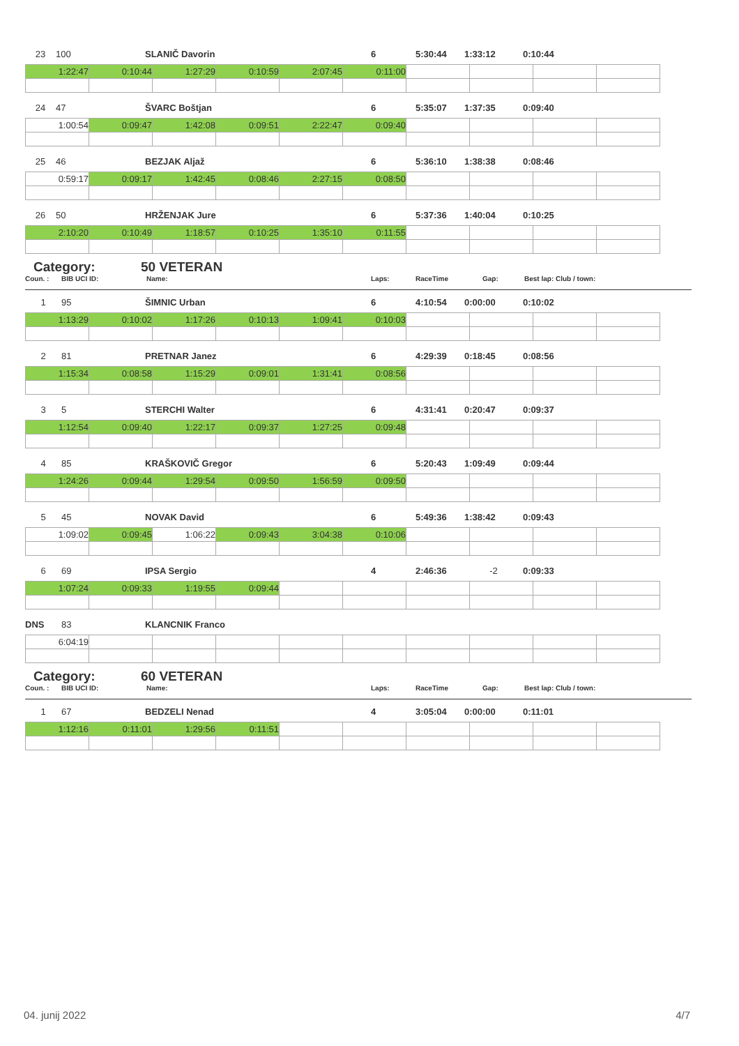23 100 SLANIČ Davorin 6 5:30:44 1:33:12 0:10:44
| 1:22:47 | 0:10:44 | 1:27:29 | 0:10:59 | 2:07:45 | 0:11:00 | | | | |
24 47 ŠVARC Boštjan 6 5:35:07 1:37:35 0:09:40
| 1:00:54 | 0:09:47 | 1:42:08 | 0:09:51 | 2:22:47 | 0:09:40 | | | | |
25 46 BEZJAK Aljaž 6 5:36:10 1:38:38 0:08:46
| 0:59:17 | 0:09:17 | 1:42:45 | 0:08:46 | 2:27:15 | 0:08:50 | | | | |
26 50 HRŽENJAK Jure 6 5:37:36 1:40:04 0:10:25
| 2:10:20 | 0:10:49 | 1:18:57 | 0:10:25 | 1:35:10 | 0:11:55 | | | | |
Category: 50 VETERAN
Coun. : BIB UCI ID: Name: Laps: RaceTime Gap: Best lap: Club / town:
1 95 ŠIMNIC Urban 6 4:10:54 0:00:00 0:10:02
| 1:13:29 | 0:10:02 | 1:17:26 | 0:10:13 | 1:09:41 | 0:10:03 | | | | |
2 81 PRETNAR Janez 6 4:29:39 0:18:45 0:08:56
| 1:15:34 | 0:08:58 | 1:15:29 | 0:09:01 | 1:31:41 | 0:08:56 | | | | |
3 5 STERCHI Walter 6 4:31:41 0:20:47 0:09:37
| 1:12:54 | 0:09:40 | 1:22:17 | 0:09:37 | 1:27:25 | 0:09:48 | | | | |
4 85 KRAŠKOVIČ Gregor 6 5:20:43 1:09:49 0:09:44
| 1:24:26 | 0:09:44 | 1:29:54 | 0:09:50 | 1:56:59 | 0:09:50 | | | | |
5 45 NOVAK David 6 5:49:36 1:38:42 0:09:43
| 1:09:02 | 0:09:45 | 1:06:22 | 0:09:43 | 3:04:38 | 0:10:06 | | | | |
6 69 IPSA Sergio 4 2:46:36 -2 0:09:33
| 1:07:24 | 0:09:33 | 1:19:55 | 0:09:44 | | | | | | |
DNS 83 KLANCNIK Franco
| 6:04:19 | | | | | | | | | |
Category: 60 VETERAN
Coun. : BIB UCI ID: Name: Laps: RaceTime Gap: Best lap: Club / town:
1 67 BEDZELI Nenad 4 3:05:04 0:00:00 0:11:01
| 1:12:16 | 0:11:01 | 1:29:56 | 0:11:51 | | | | | | |
04. junij 2022 4/7